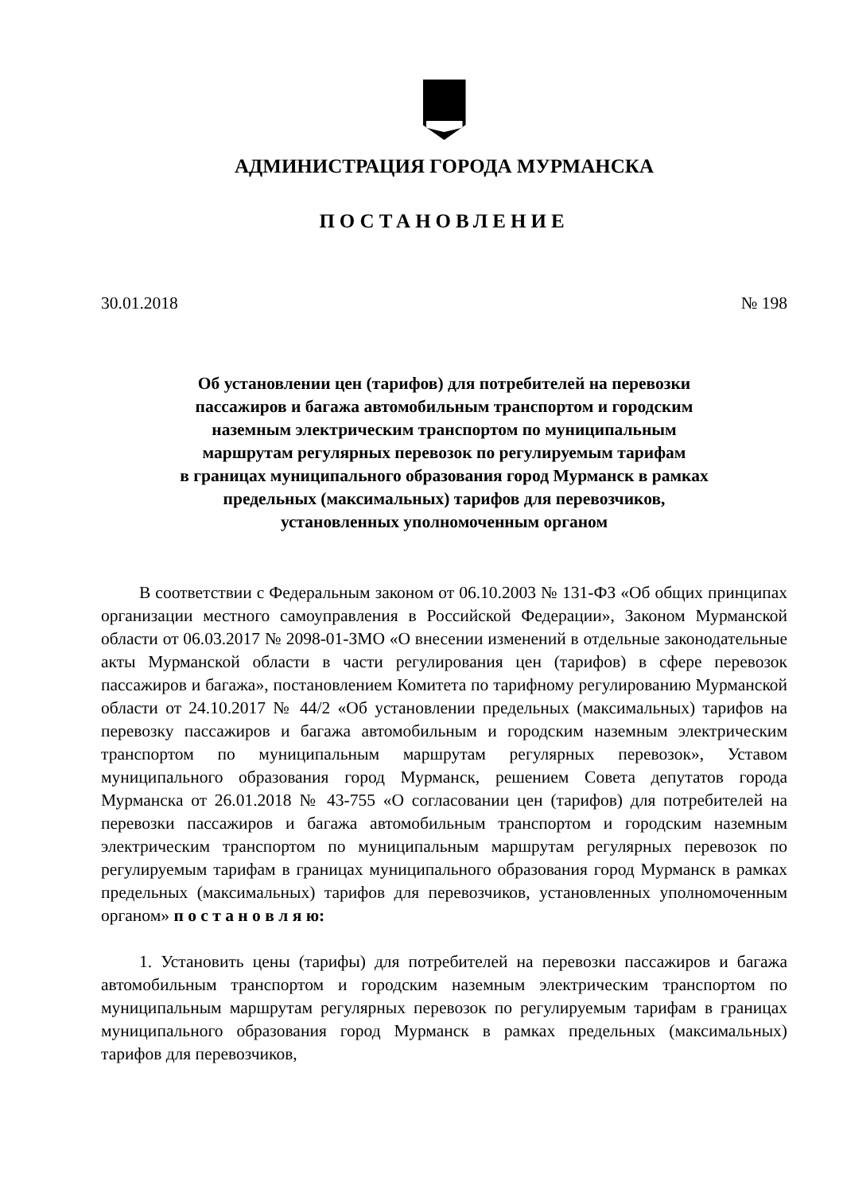АДМИНИСТРАЦИЯ ГОРОДА МУРМАНСКА
ПОСТАНОВЛЕНИЕ
30.01.2018 № 198
Об установлении цен (тарифов) для потребителей на перевозки
пассажиров и багажа автомобильным транспортом и городским
наземным электрическим транспортом по муниципальным
маршрутам регулярных перевозок по регулируемым тарифам
в границах муниципального образования город Мурманск в рамках
предельных (максимальных) тарифов для перевозчиков,
установленных уполномоченным органом
В соответствии с Федеральным законом от 06.10.2003 № 131-ФЗ «Об общих принципах организации местного самоуправления в Российской Федерации», Законом Мурманской области от 06.03.2017 № 2098-01-ЗМО «О внесении изменений в отдельные законодательные акты Мурманской области в части регулирования цен (тарифов) в сфере перевозок пассажиров и багажа», постановлением Комитета по тарифному регулированию Мурманской области от 24.10.2017 № 44/2 «Об установлении предельных (максимальных) тарифов на перевозку пассажиров и багажа автомобильным и городским наземным электрическим транспортом по муниципальным маршрутам регулярных перевозок», Уставом муниципального образования город Мурманск, решением Совета депутатов города Мурманска от 26.01.2018 № 43-755 «О согласовании цен (тарифов) для потребителей на перевозки пассажиров и багажа автомобильным транспортом и городским наземным электрическим транспортом по муниципальным маршрутам регулярных перевозок по регулируемым тарифам в границах муниципального образования город Мурманск в рамках предельных (максимальных) тарифов для перевозчиков, установленных уполномоченным органом» п о с т а н о в л я ю:
1. Установить цены (тарифы) для потребителей на перевозки пассажиров и багажа автомобильным транспортом и городским наземным электрическим транспортом по муниципальным маршрутам регулярных перевозок по регулируемым тарифам в границах муниципального образования город Мурманск в рамках предельных (максимальных) тарифов для перевозчиков,